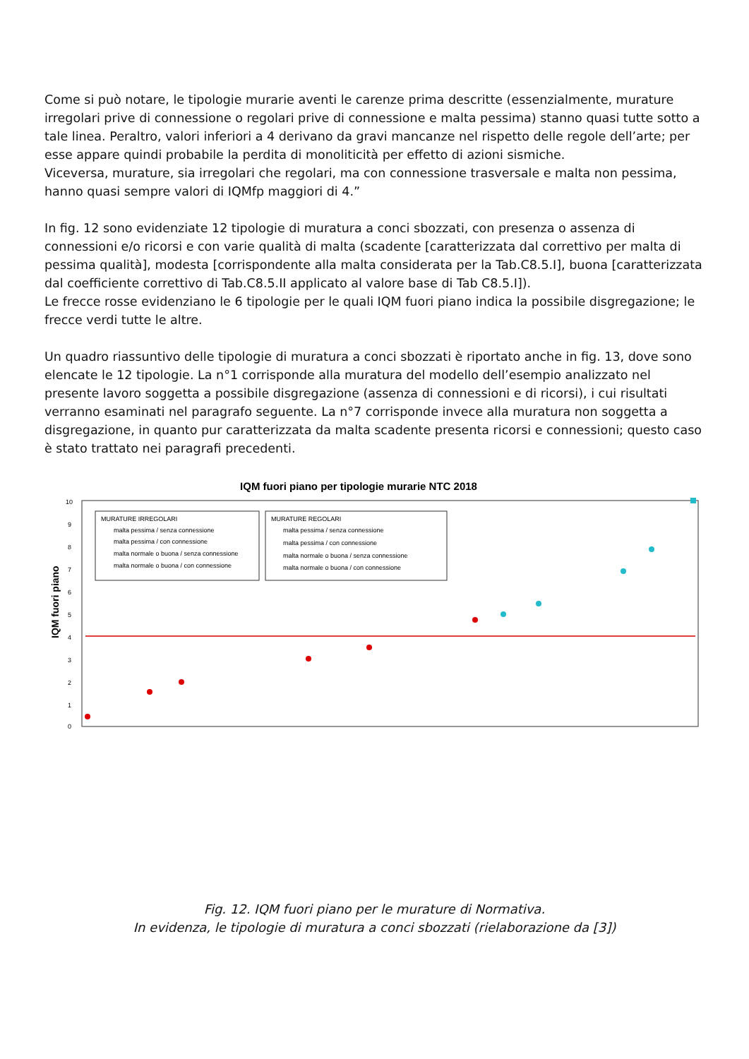Come si può notare, le tipologie murarie aventi le carenze prima descritte (essenzialmente, murature irregolari prive di connessione o regolari prive di connessione e malta pessima) stanno quasi tutte sotto a tale linea. Peraltro, valori inferiori a 4 derivano da gravi mancanze nel rispetto delle regole dell’arte; per esse appare quindi probabile la perdita di monoliticità per effetto di azioni sismiche.
Viceversa, murature, sia irregolari che regolari, ma con connessione trasversale e malta non pessima, hanno quasi sempre valori di IQMfp maggiori di 4.”
In fig. 12 sono evidenziate 12 tipologie di muratura a conci sbozzati, con presenza o assenza di connessioni e/o ricorsi e con varie qualità di malta (scadente [caratterizzata dal correttivo per malta di pessima qualità], modesta [corrispondente alla malta considerata per la Tab.C8.5.I], buona [caratterizzata dal coefficiente correttivo di Tab.C8.5.II applicato al valore base di Tab C8.5.I]).
Le frecce rosse evidenziano le 6 tipologie per le quali IQM fuori piano indica la possibile disgregazione; le frecce verdi tutte le altre.
Un quadro riassuntivo delle tipologie di muratura a conci sbozzati è riportato anche in fig. 13, dove sono elencate le 12 tipologie. La n°1 corrisponde alla muratura del modello dell’esempio analizzato nel presente lavoro soggetta a possibile disgregazione (assenza di connessioni e di ricorsi), i cui risultati verranno esaminati nel paragrafo seguente. La n°7 corrisponde invece alla muratura non soggetta a disgregazione, in quanto pur caratterizzata da malta scadente presenta ricorsi e connessioni; questo caso è stato trattato nei paragrafi precedenti.
IQM fuori piano per tipologie murarie NTC 2018
10
9
8
7
6
5
4
3
2
1
0
IQM fuori piano
MURATURE IRREGOLARI
malta pessima / senza connessione
malta pessima / con connessione
malta normale o buona / senza connessione
malta normale o buona / con connessione
MURATURE REGOLARI
malta pessima / senza connessione
malta pessima / con connessione
malta normale o buona / senza connessione
malta normale o buona / con connessione
Fig. 12. IQM fuori piano per le murature di Normativa.
In evidenza, le tipologie di muratura a conci sbozzati (rielaborazione da [3])